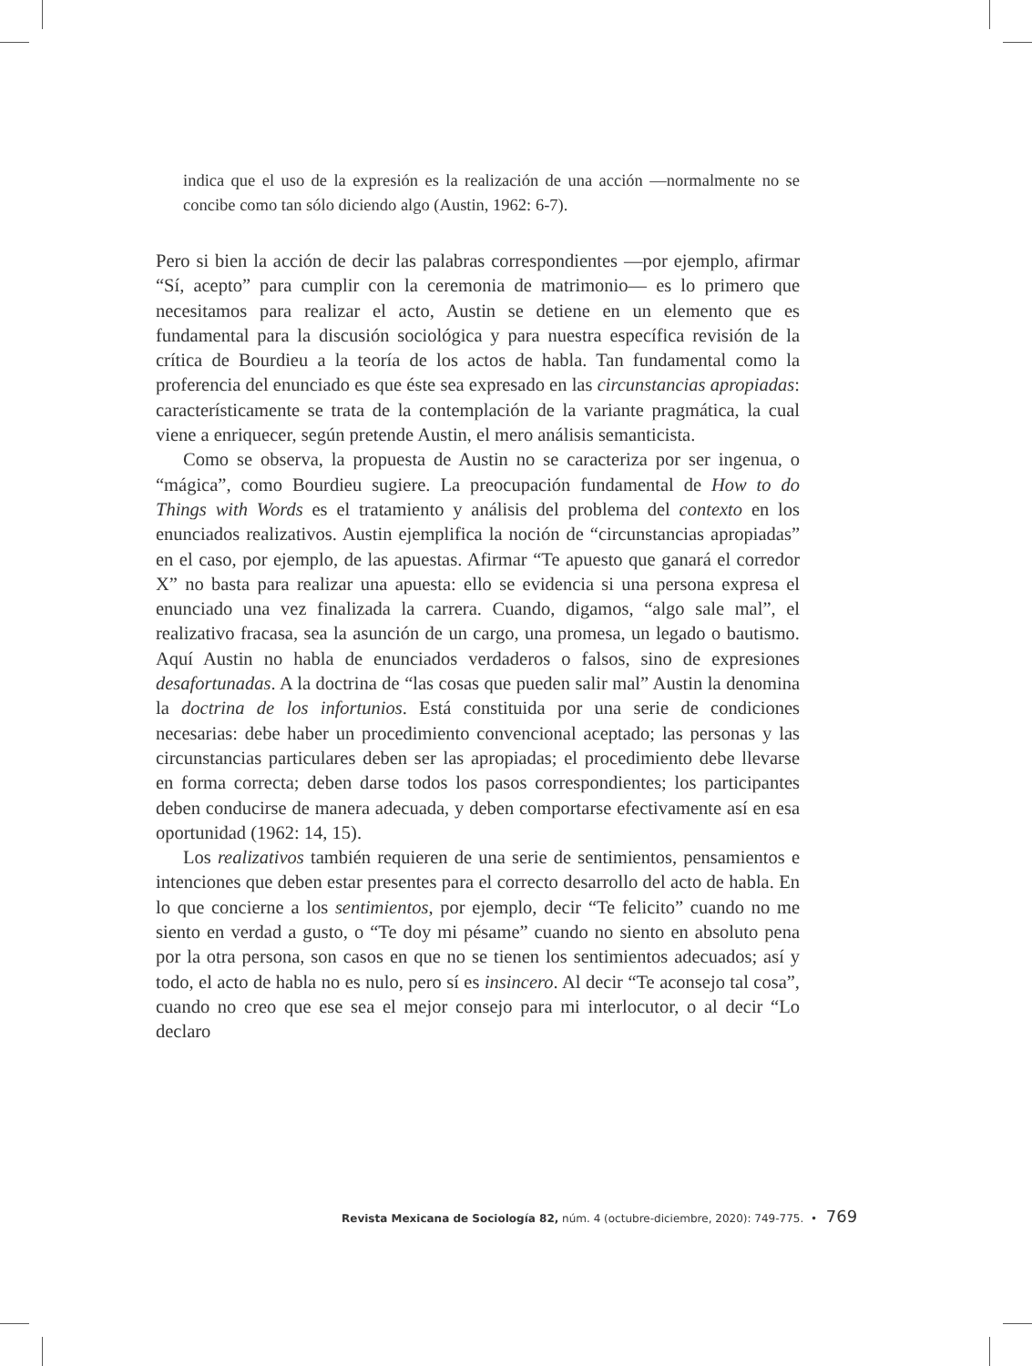indica que el uso de la expresión es la realización de una acción —normalmente no se concibe como tan sólo diciendo algo (Austin, 1962: 6-7).
Pero si bien la acción de decir las palabras correspondientes —por ejemplo, afirmar “Sí, acepto” para cumplir con la ceremonia de matrimonio— es lo primero que necesitamos para realizar el acto, Austin se detiene en un elemento que es fundamental para la discusión sociológica y para nuestra específica revisión de la crítica de Bourdieu a la teoría de los actos de habla. Tan fundamental como la proferencia del enunciado es que éste sea expresado en las circunstancias apropiadas: característicamente se trata de la contemplación de la variante pragmática, la cual viene a enriquecer, según pretende Austin, el mero análisis semanticista.
Como se observa, la propuesta de Austin no se caracteriza por ser ingenua, o “mágica”, como Bourdieu sugiere. La preocupación fundamental de How to do Things with Words es el tratamiento y análisis del problema del contexto en los enunciados realizativos. Austin ejemplifica la noción de “circunstancias apropiadas” en el caso, por ejemplo, de las apuestas. Afirmar “Te apuesto que ganará el corredor X” no basta para realizar una apuesta: ello se evidencia si una persona expresa el enunciado una vez finalizada la carrera. Cuando, digamos, “algo sale mal”, el realizativo fracasa, sea la asunción de un cargo, una promesa, un legado o bautismo. Aquí Austin no habla de enunciados verdaderos o falsos, sino de expresiones desafortunadas. A la doctrina de “las cosas que pueden salir mal” Austin la denomina la doctrina de los infortunios. Está constituida por una serie de condiciones necesarias: debe haber un procedimiento convencional aceptado; las personas y las circunstancias particulares deben ser las apropiadas; el procedimiento debe llevarse en forma correcta; deben darse todos los pasos correspondientes; los participantes deben conducirse de manera adecuada, y deben comportarse efectivamente así en esa oportunidad (1962: 14, 15).
Los realizativos también requieren de una serie de sentimientos, pensamientos e intenciones que deben estar presentes para el correcto desarrollo del acto de habla. En lo que concierne a los sentimientos, por ejemplo, decir “Te felicito” cuando no me siento en verdad a gusto, o “Te doy mi pésame” cuando no siento en absoluto pena por la otra persona, son casos en que no se tienen los sentimientos adecuados; así y todo, el acto de habla no es nulo, pero sí es insincero. Al decir “Te aconsejo tal cosa”, cuando no creo que ese sea el mejor consejo para mi interlocutor, o al decir “Lo declaro
Revista Mexicana de Sociología 82, núm. 4 (octubre-diciembre, 2020): 749-775. • 769